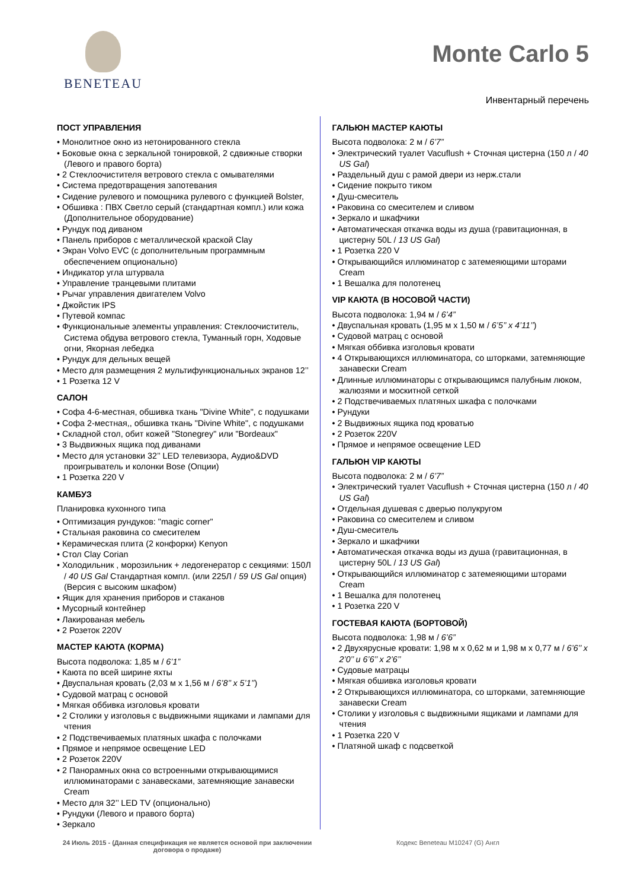BENETEAU
Monte Carlo 5
Инвентарный перечень
ПОСТ УПРАВЛЕНИЯ
• Монолитное окно из нетонированного стекла
• Боковые окна с зеркальной тонировкой, 2 сдвижные створки (Левого и правого борта)
• 2 Стеклоочистителя ветрового стекла с омывателями
• Система предотвращения запотевания
• Сидение рулевого и помощника рулевого с функцией Bolster,
• Обшивка : ПВХ Светло серый (стандартная компл.) или кожа (Дополнительное оборудование)
• Рундук под диваном
• Панель приборов с металлической краской Clay
• Экран Volvo EVC (с дополнительным программным обеспечением опционально)
• Индикатор угла штурвала
• Управление транцевыми плитами
• Рычаг управления двигателем Volvo
• Джойстик IPS
• Путевой компас
• Функциональные элементы управления: Стеклоочиститель, Система обдува ветрового стекла, Туманный горн, Ходовые огни, Якорная лебедка
• Рундук для дельных вещей
• Место для размещения 2 мультифункциональных экранов 12’’
• 1 Розетка 12 V
САЛОН
• Софа 4-6-местная, обшивка ткань "Divine White", с подушками
• Софа 2-местная,, обшивка ткань "Divine White", с подушками
• Складной стол, обит кожей "Stonegrey" или "Bordeaux"
• 3 Выдвижных ящика под диванами
• Место для установки 32’’ LED телевизора, Аудио&DVD проигрыватель и колонки Bose (Опции)
• 1 Розетка 220 V
КАМБУЗ
Планировка кухонного типа
• Оптимизация рундуков: "magic corner"
• Стальная раковина со смесителем
• Керамическая плита (2 конфорки) Kenyon
• Стол Clay Corian
• Холодильник , морозильник + ледогенератор с секциями: 150Л / 40 US Gal Стандартная компл. (или 225Л / 59 US Gal опция) (Версия с высоким шкафом)
• Ящик для хранения приборов и стаканов
• Мусорный контейнер
• Лакированая мебель
• 2 Розеток 220V
МАСТЕР КАЮТА (КОРМА)
Высота подволока: 1,85 м / 6’1”
• Каюта по всей ширине яхты
• Двуспальная кровать (2,03 м x 1,56 м / 6’8’’ x 5’1’’)
• Судовой матрац с основой
• Мягкая оббивка изголовья кровати
• 2 Столики у изголовья с выдвижными ящиками и лампами для чтения
• 2 Подствечиваемых платяных шкафа с полочками
• Прямое и непрямое освещение LED
• 2 Розеток 220V
• 2 Панорамных окна со встроенными открывающимися иллюминаторами с занавесками, затемняющие занавески Cream
• Место для 32’’ LED TV (опционально)
• Рундуки (Левого и правого борта)
• Зеркало
ГАЛЬЮН МАСТЕР КАЮТЫ
Высота подволока: 2 м / 6’7”
• Электрический туалет Vacuflush + Сточная цистерна (150 л / 40 US Gal)
• Раздельный душ с рамой двери из нерж.стали
• Сидение покрыто тиком
• Душ-смеситель
• Раковина со смесителем и сливом
• Зеркало и шкафчики
• Автоматическая откачка воды из душа (гравитационная, в цистерну 50L / 13 US Gal)
• 1 Розетка 220 V
• Открывающийся иллюминатор с затемеяющими шторами Cream
• 1 Вешалка для полотенец
VIP КАЮТА (В НОСОВОЙ ЧАСТИ)
Высота подволока: 1,94 м / 6’4”
• Двуспальная кровать (1,95 м x 1,50 м / 6’5’’ x 4’11’’)
• Судовой матрац с основой
• Мягкая оббивка изголовья кровати
• 4 Открывающихся иллюминатора, со шторками, затемняющие занавески Cream
• Длинные иллюминаторы с открывающимся палубным люком, жалюзями и москитной сеткой
• 2 Подствечиваемых платяных шкафа с полочками
• Рундуки
• 2 Выдвижных ящика под кроватью
• 2 Розеток 220V
• Прямое и непрямое освещение LED
ГАЛЬЮН VIP КАЮТЫ
Высота подволока: 2 м / 6’7”
• Электрический туалет Vacuflush + Сточная цистерна (150 л / 40 US Gal)
• Отдельная душевая с дверью полукругом
• Раковина со смесителем и сливом
• Душ-смеситель
• Зеркало и шкафчики
• Автоматическая откачка воды из душа (гравитационная, в цистерну 50L / 13 US Gal)
• Открывающийся иллюминатор с затемеяющими шторами Cream
• 1 Вешалка для полотенец
• 1 Розетка 220 V
ГОСТЕВАЯ КАЮТА (БОРТОВОЙ)
Высота подволока: 1,98 м / 6’6”
• 2 Двухярусные кровати: 1,98 м x 0,62 м и 1,98 м x 0,77 м / 6’6’’ x 2’0’’ и 6’6’’ x 2’6’’
• Судовые матрацы
• Мягкая обшивка изголовья кровати
• 2 Открывающихся иллюминатора, со шторками, затемняющие занавески Cream
• Столики у изголовья с выдвижными ящиками и лампами для чтения
• 1 Розетка 220 V
• Платяной шкаф с подсветкой
24 Июль 2015 - (Данная спецификация не является основой при заключении договора о продаже)
Кодекс Beneteau M10247 (G) Англ